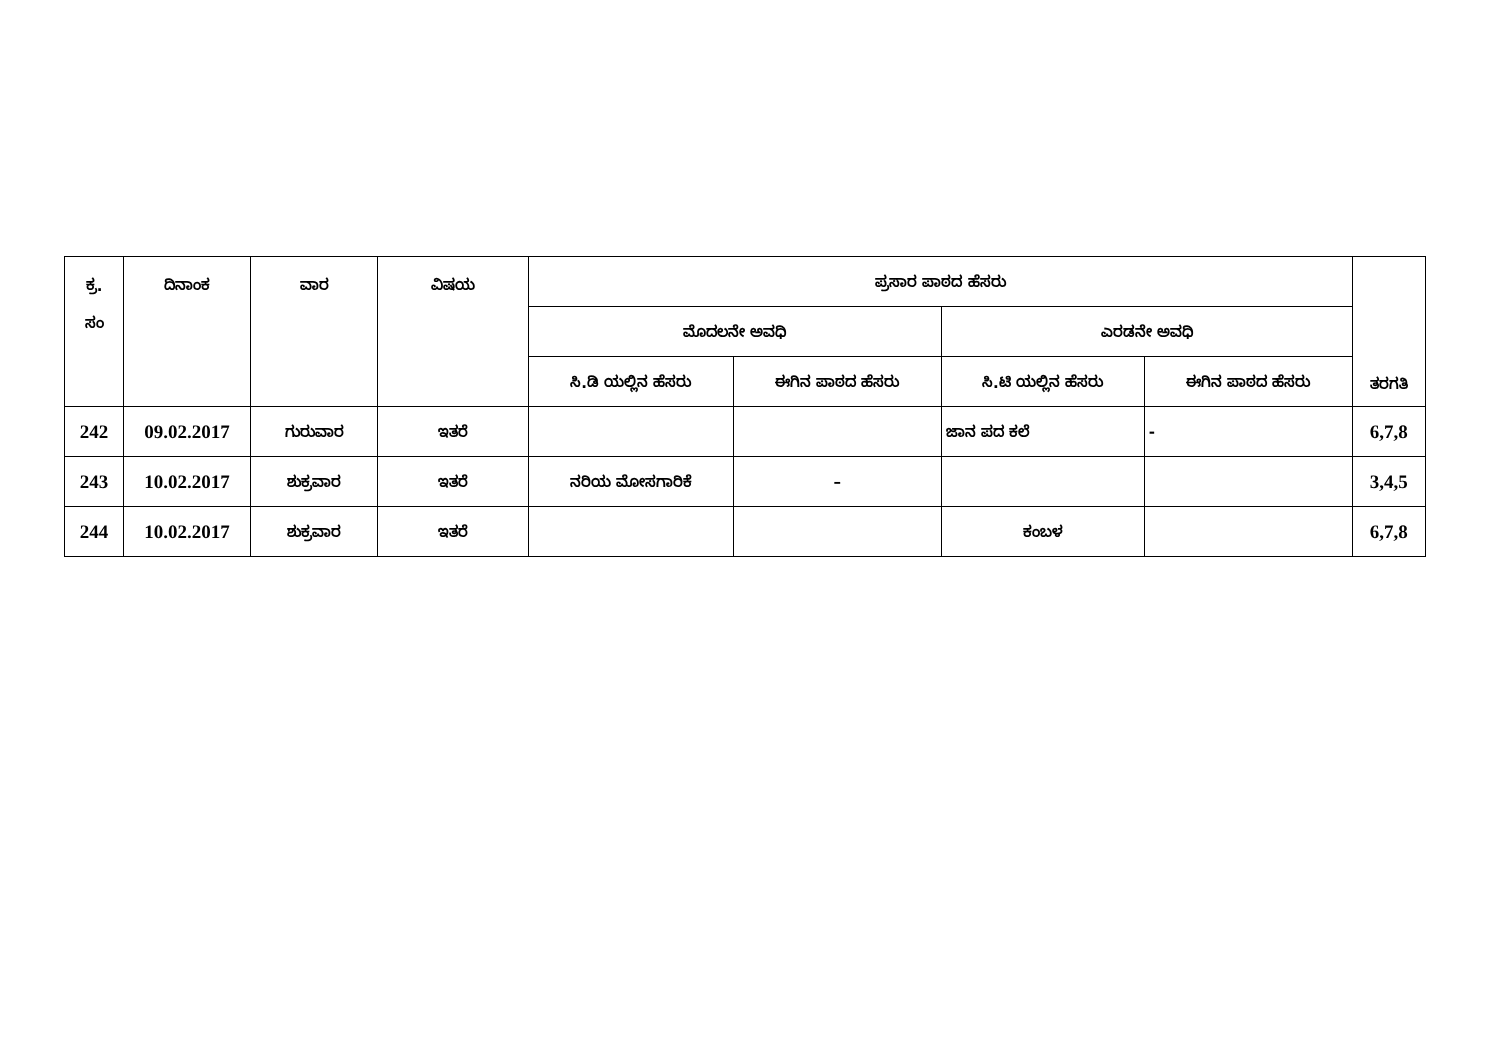| ಕ್ರ. ಸಂ | ದಿನಾಂಕ | ವಾರ | ವಿಷಯ | ಪ್ರಸಾರ ಪಾಠದ ಹೆಸರು | | | | ತರಗತಿ |
| --- | --- | --- | --- | --- | --- | --- | --- | --- |
| | | | | ಮೊದಲನೇ ಅವಧಿ | | ಎರಡನೇ ಅವಧಿ | | |
| | | | | ಸಿ.ಡಿ ಯಲ್ಲಿನ ಹೆಸರು | ಈಗಿನ ಪಾಠದ ಹೆಸರು | ಸಿ.ಟಿ ಯಲ್ಲಿನ ಹೆಸರು | ಈಗಿನ ಪಾಠದ ಹೆಸರು | |
| 242 | 09.02.2017 | ಗುರುವಾರ | ಇತರೆ | | | ಜಾನ ಪದ ಕಲೆ | - | 6,7,8 |
| 243 | 10.02.2017 | ಶುಕ್ರವಾರ | ಇತರೆ | ನರಿಯ ಮೋಸಗಾರಿಕೆ | – | | | 3,4,5 |
| 244 | 10.02.2017 | ಶುಕ್ರವಾರ | ಇತರೆ | | | ಕಂಬಳ | | 6,7,8 |